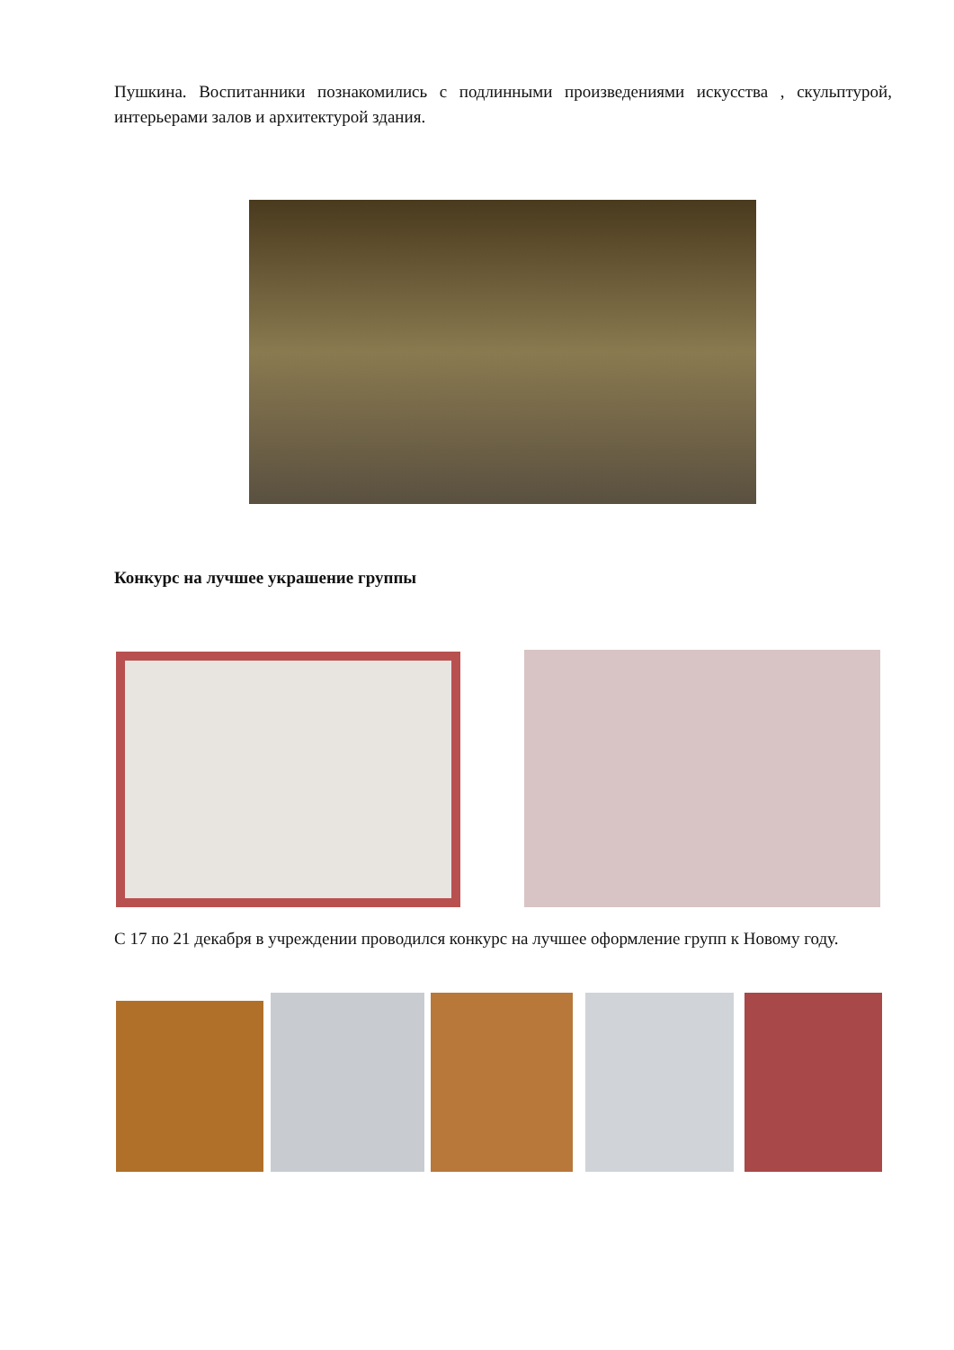Пушкина. Воспитанники познакомились с подлинными произведениями искусства , скульптурой, интерьерами залов и архитектурой здания.
Конкурс на лучшее украшение группы
С 17 по 21 декабря в учреждении проводился конкурс на лучшее оформление групп к Новому году.